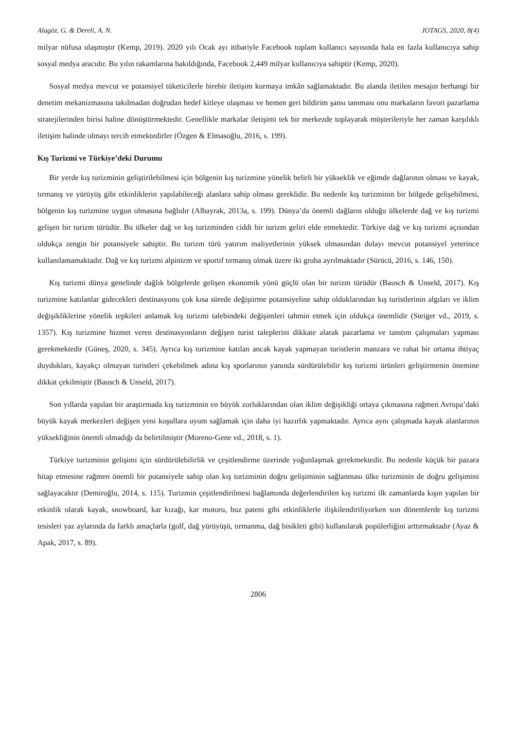Alagöz, G. & Dereli, A. N. JOTAGS, 2020, 8(4)
milyar nüfusa ulaşmıştır (Kemp, 2019). 2020 yılı Ocak ayı itibariyle Facebook toplam kullanıcı sayısında hala en fazla kullanıcıya sahip sosyal medya aracıdır. Bu yılın rakamlarına bakıldığında, Facebook 2,449 milyar kullanıcıya sahiptir (Kemp, 2020).
Sosyal medya mevcut ve potansiyel tüketicilerle birebir iletişim kurmaya imkân sağlamaktadır. Bu alanda iletilen mesajın herhangi bir denetim mekanizmasına takılmadan doğrudan hedef kitleye ulaşması ve hemen geri bildirim şansı tanıması onu markaların favori pazarlama stratejilerinden birisi haline dönüştürmektedir. Genellikle markalar iletişimi tek bir merkezde toplayarak müşterileriyle her zaman karşılıklı iletişim halinde olmayı tercih etmektedirler (Özgen & Elmasoğlu, 2016, s. 199).
Kış Turizmi ve Türkiye’deki Durumu
Bir yerde kış turizminin geliştirilebilmesi için bölgenin kış turizmine yönelik belirli bir yükseklik ve eğimde dağlarının olması ve kayak, tırmanış ve yürüyüş gibi etkinliklerin yapılabileceği alanlara sahip olması gereklidir. Bu nedenle kış turizminin bir bölgede gelişebilmesi, bölgenin kış turizmine uygun olmasına bağlıdır (Albayrak, 2013a, s. 199). Dünya’da önemli dağların olduğu ülkelerde dağ ve kış turizmi gelişen bir turizm türüdür. Bu ülkeler dağ ve kış turizminden ciddi bir turizm geliri elde etmektedir. Türkiye dağ ve kış turizmi açısından oldukça zengin bir potansiyele sahiptir. Bu turizm türü yatırım maliyetlerinin yüksek olmasından dolayı mevcut potansiyel yeterince kullanılamamaktadır. Dağ ve kış turizmi alpinizm ve sportif tırmanış olmak üzere iki gruba ayrılmaktadır (Sürücü, 2016, s. 146, 150).
Kış turizmi dünya genelinde dağlık bölgelerde gelişen ekonomik yönü güçlü olan bir turizm türüdür (Bausch & Unseld, 2017). Kış turizmine katılanlar gidecekleri destinasyonu çok kısa sürede değiştirme potansiyeline sahip olduklarından kış turistlerinin algıları ve iklim değişikliklerine yönelik tepkileri anlamak kış turizmi talebindeki değişimleri tahmin etmek için oldukça önemlidir (Steiger vd., 2019, s. 1357). Kış turizmine hizmet veren destinasyonların değişen turist taleplerini dikkate alarak pazarlama ve tanıtım çalışmaları yapması gerekmektedir (Güneş, 2020, s. 345). Ayrıca kış turizmine katılan ancak kayak yapmayan turistlerin manzara ve rahat bir ortama ihtiyaç duydukları, kayakçı olmayan turistleri çekebilmek adına kış sporlarının yanında sürdürülebilir kış turizmi ürünleri geliştirmenin önemine dikkat çekilmiştir (Bausch & Unseld, 2017).
Son yıllarda yapılan bir araştırmada kış turizminin en büyük zorluklarından olan iklim değişikliği ortaya çıkmasına rağmen Avrupa’daki büyük kayak merkezleri değişen yeni koşullara uyum sağlamak için daha iyi hazırlık yapmaktadır. Ayrıca aynı çalışmada kayak alanlarının yüksekliğinin önemli olmadığı da belirtilmiştir (Moreno-Gene vd., 2018, s. 1).
Türkiye turizminin gelişimi için sürdürülebilirlik ve çeşitlendirme üzerinde yoğunlaşmak gerekmektedir. Bu nedenle küçük bir pazara hitap etmesine rağmen önemli bir potansiyele sahip olan kış turizminin doğru gelişiminin sağlanması ülke turizminin de doğru gelişimini sağlayacaktır (Demiroğlu, 2014, s. 115). Turizmin çeşitlendirilmesi bağlamında değerlendirilen kış turizmi ilk zamanlarda kışın yapılan bir etkinlik olarak kayak, snowboard, kar kızağı, kar motoru, buz pateni gibi etkinliklerle ilişkilendiriliyorken son dönemlerde kış turizmi tesisleri yaz aylarında da farklı amaçlarla (golf, dağ yürüyüşü, tırmanma, dağ bisikleti gibi) kullanılarak popülerliğini arttırmaktadır (Ayaz & Apak, 2017, s. 89).
2806